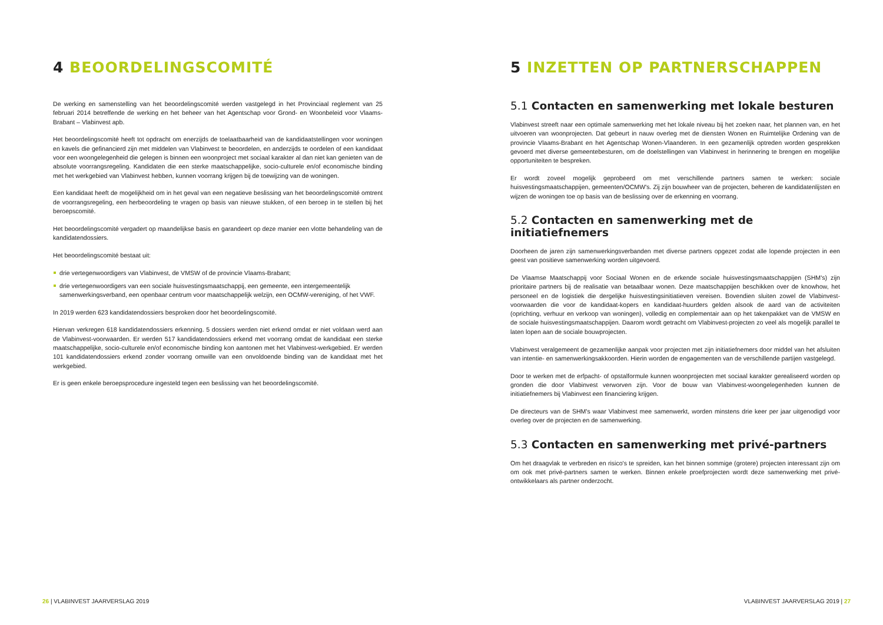4 BEOORDELINGSCOMITÉ
De werking en samenstelling van het beoordelingscomité werden vastgelegd in het Provinciaal reglement van 25 februari 2014 betreffende de werking en het beheer van het Agentschap voor Grond- en Woonbeleid voor Vlaams-Brabant – Vlabinvest apb.
Het beoordelingscomité heeft tot opdracht om enerzijds de toelaatbaarheid van de kandidaatstellingen voor woningen en kavels die gefinancierd zijn met middelen van Vlabinvest te beoordelen, en anderzijds te oordelen of een kandidaat voor een woongelegenheid die gelegen is binnen een woonproject met sociaal karakter al dan niet kan genieten van de absolute voorrangsregeling. Kandidaten die een sterke maatschappelijke, socio-culturele en/of economische binding met het werkgebied van Vlabinvest hebben, kunnen voorrang krijgen bij de toewijzing van de woningen.
Een kandidaat heeft de mogelijkheid om in het geval van een negatieve beslissing van het beoordelingscomité omtrent de voorrangsregeling, een herbeoordeling te vragen op basis van nieuwe stukken, of een beroep in te stellen bij het beroepscomité.
Het beoordelingscomité vergadert op maandelijkse basis en garandeert op deze manier een vlotte behandeling van de kandidatendossiers.
Het beoordelingscomité bestaat uit:
drie vertegenwoordigers van Vlabinvest, de VMSW of de provincie Vlaams-Brabant;
drie vertegenwoordigers van een sociale huisvestingsmaatschappij, een gemeente, een intergemeentelijk samenwerkingsverband, een openbaar centrum voor maatschappelijk welzijn, een OCMW-vereniging, of het VWF.
In 2019 werden 623 kandidatendossiers besproken door het beoordelingscomité.
Hiervan verkregen 618 kandidatendossiers erkenning. 5 dossiers werden niet erkend omdat er niet voldaan werd aan de Vlabinvest-voorwaarden. Er werden 517 kandidatendossiers erkend met voorrang omdat de kandidaat een sterke maatschappelijke, socio-culturele en/of economische binding kon aantonen met het Vlabinvest-werkgebied. Er werden 101 kandidatendossiers erkend zonder voorrang omwille van een onvoldoende binding van de kandidaat met het werkgebied.
Er is geen enkele beroepsprocedure ingesteld tegen een beslissing van het beoordelingscomité.
5 INZETTEN OP PARTNERSCHAPPEN
5.1 Contacten en samenwerking met lokale besturen
Vlabinvest streeft naar een optimale samenwerking met het lokale niveau bij het zoeken naar, het plannen van, en het uitvoeren van woonprojecten. Dat gebeurt in nauw overleg met de diensten Wonen en Ruimtelijke Ordening van de provincie Vlaams-Brabant en het Agentschap Wonen-Vlaanderen. In een gezamenlijk optreden worden gesprekken gevoerd met diverse gemeentebesturen, om de doelstellingen van Vlabinvest in herinnering te brengen en mogelijke opportuniteiten te bespreken.
Er wordt zoveel mogelijk geprobeerd om met verschillende partners samen te werken: sociale huisvestingsmaatschappijen, gemeenten/OCMW's. Zij zijn bouwheer van de projecten, beheren de kandidatenlijsten en wijzen de woningen toe op basis van de beslissing over de erkenning en voorrang.
5.2 Contacten en samenwerking met de initiatiefnemers
Doorheen de jaren zijn samenwerkingsverbanden met diverse partners opgezet zodat alle lopende projecten in een geest van positieve samenwerking worden uitgevoerd.
De Vlaamse Maatschappij voor Sociaal Wonen en de erkende sociale huisvestingsmaatschappijen (SHM's) zijn prioritaire partners bij de realisatie van betaalbaar wonen. Deze maatschappijen beschikken over de knowhow, het personeel en de logistiek die dergelijke huisvestingsinitiatieven vereisen. Bovendien sluiten zowel de Vlabinvest-voorwaarden die voor de kandidaat-kopers en kandidaat-huurders gelden alsook de aard van de activiteiten (oprichting, verhuur en verkoop van woningen), volledig en complementair aan op het takenpakket van de VMSW en de sociale huisvestingsmaatschappijen. Daarom wordt getracht om Vlabinvest-projecten zo veel als mogelijk parallel te laten lopen aan de sociale bouwprojecten.
Vlabinvest veralgemeent de gezamenlijke aanpak voor projecten met zijn initiatiefnemers door middel van het afsluiten van intentie- en samenwerkingsakkoorden. Hierin worden de engagementen van de verschillende partijen vastgelegd.
Door te werken met de erfpacht- of opstalformule kunnen woonprojecten met sociaal karakter gerealiseerd worden op gronden die door Vlabinvest verworven zijn. Voor de bouw van Vlabinvest-woongelegenheden kunnen de initiatiefnemers bij Vlabinvest een financiering krijgen.
De directeurs van de SHM's waar Vlabinvest mee samenwerkt, worden minstens drie keer per jaar uitgenodigd voor overleg over de projecten en de samenwerking.
5.3 Contacten en samenwerking met privé-partners
Om het draagvlak te verbreden en risico's te spreiden, kan het binnen sommige (grotere) projecten interessant zijn om om ook met privé-partners samen te werken. Binnen enkele proefprojecten wordt deze samenwerking met privé-ontwikkelaars als partner onderzocht.
26 | VLABINVEST JAARVERSLAG 2019
VLABINVEST JAARVERSLAG 2019 | 27